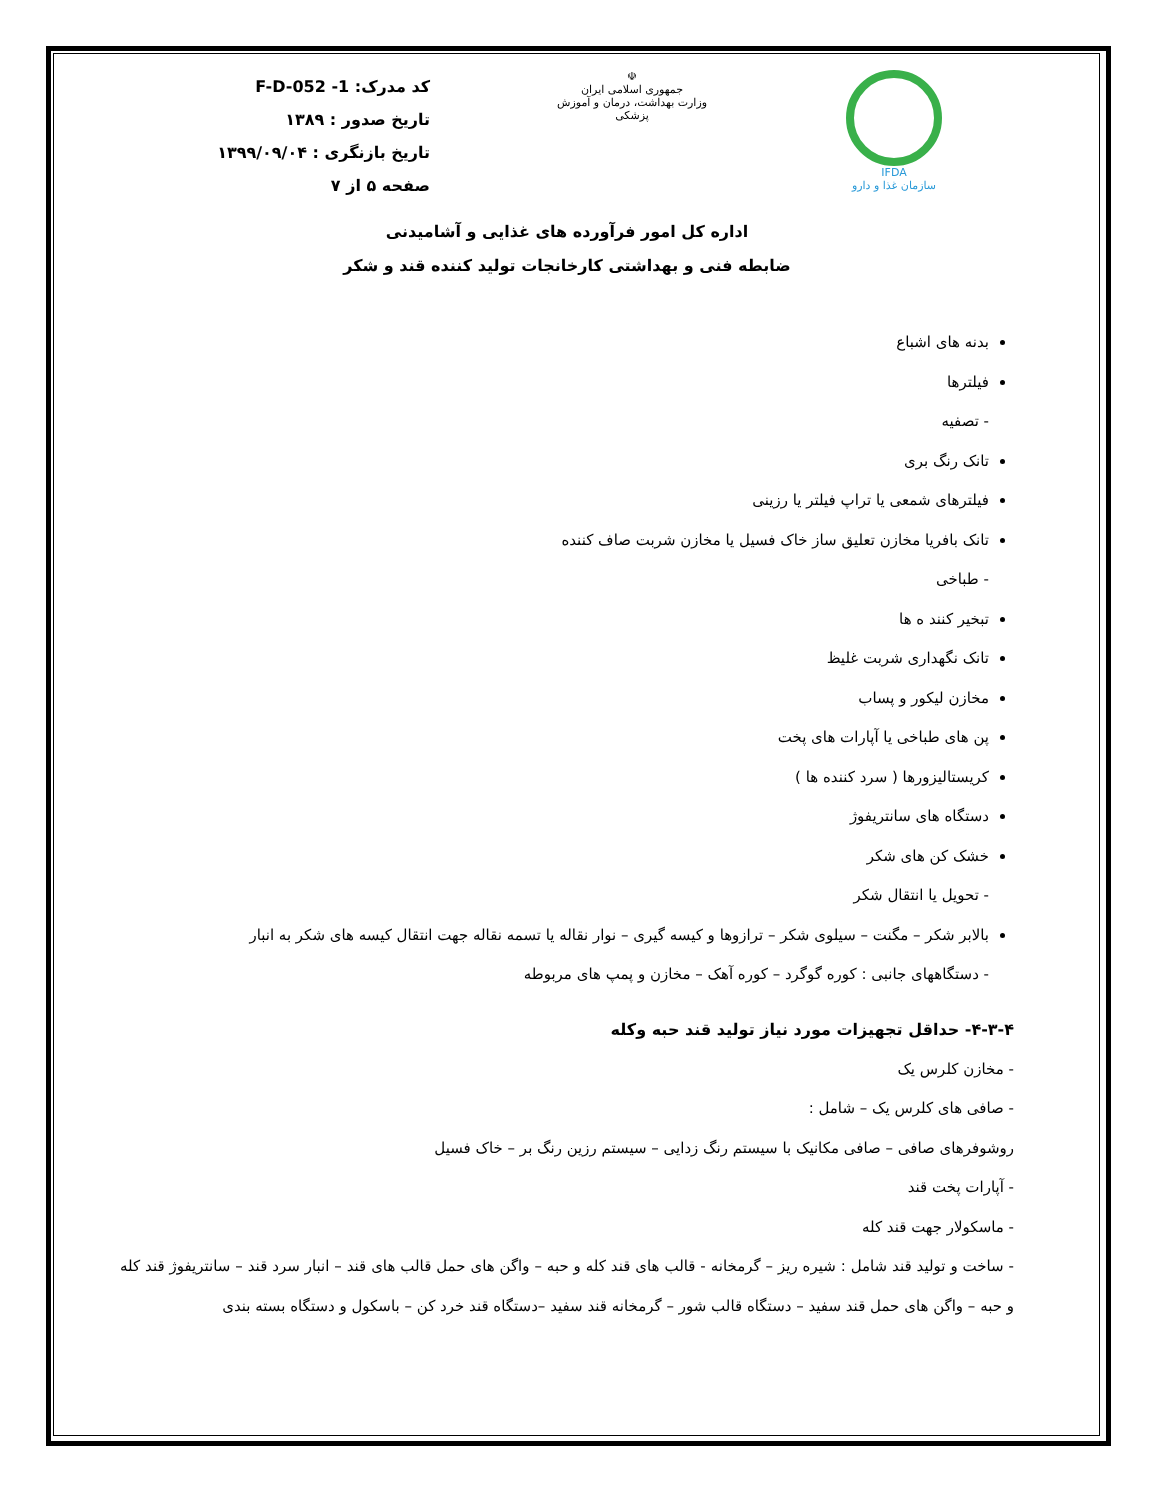IFDA
سازمان غذا و دارو
☫
جمهوری اسلامی ایران
وزارت بهداشت، درمان و آموزش پزشکی
کد مدرک: F-D-052 -1
تاریخ صدور : ۱۳۸۹
تاریخ بازنگری : ۱۳۹۹/۰۹/۰۴
صفحه ۵ از ۷
اداره کل امور فرآورده های غذایی و آشامیدنی
ضابطه فنی و بهداشتی کارخانجات تولید کننده قند و شکر
بدنه های اشباع
فیلترها
- تصفیه
تانک رنگ بری
فیلترهای شمعی یا تراپ فیلتر یا رزینی
تانک بافریا مخازن تعلیق ساز خاک فسیل یا مخازن شربت صاف کننده
- طباخی
تبخیر کنند ه ها
تانک نگهداری شربت غلیظ
مخازن لیکور و پساب
پن های طباخی یا آپارات های پخت
کریستالیزورها ( سرد کننده ها )
دستگاه های سانتریفوژ
خشک کن های شکر
- تحویل یا انتقال شکر
بالابر شکر – مگنت – سیلوی شکر – ترازوها و کیسه گیری – نوار نقاله یا تسمه نقاله جهت انتقال کیسه های شکر به انبار
- دستگاههای جانبی : کوره گوگرد – کوره آهک – مخازن و پمپ های مربوطه
۴-۳-۴- حداقل تجهیزات مورد نیاز تولید قند حبه وکله
- مخازن کلرس یک
- صافی های کلرس یک – شامل :
روشوفرهای صافی – صافی مکانیک با سیستم رنگ زدایی – سیستم رزین رنگ بر – خاک فسیل
- آپارات پخت قند
- ماسکولار جهت قند کله
- ساخت و تولید قند شامل : شیره ریز – گرمخانه - قالب های قند کله و حبه – واگن های حمل قالب های قند – انبار سرد قند – سانتریفوژ قند کله و حبه – واگن های حمل قند سفید – دستگاه قالب شور – گرمخانه قند سفید –دستگاه قند خرد کن – باسکول و دستگاه بسته بندی